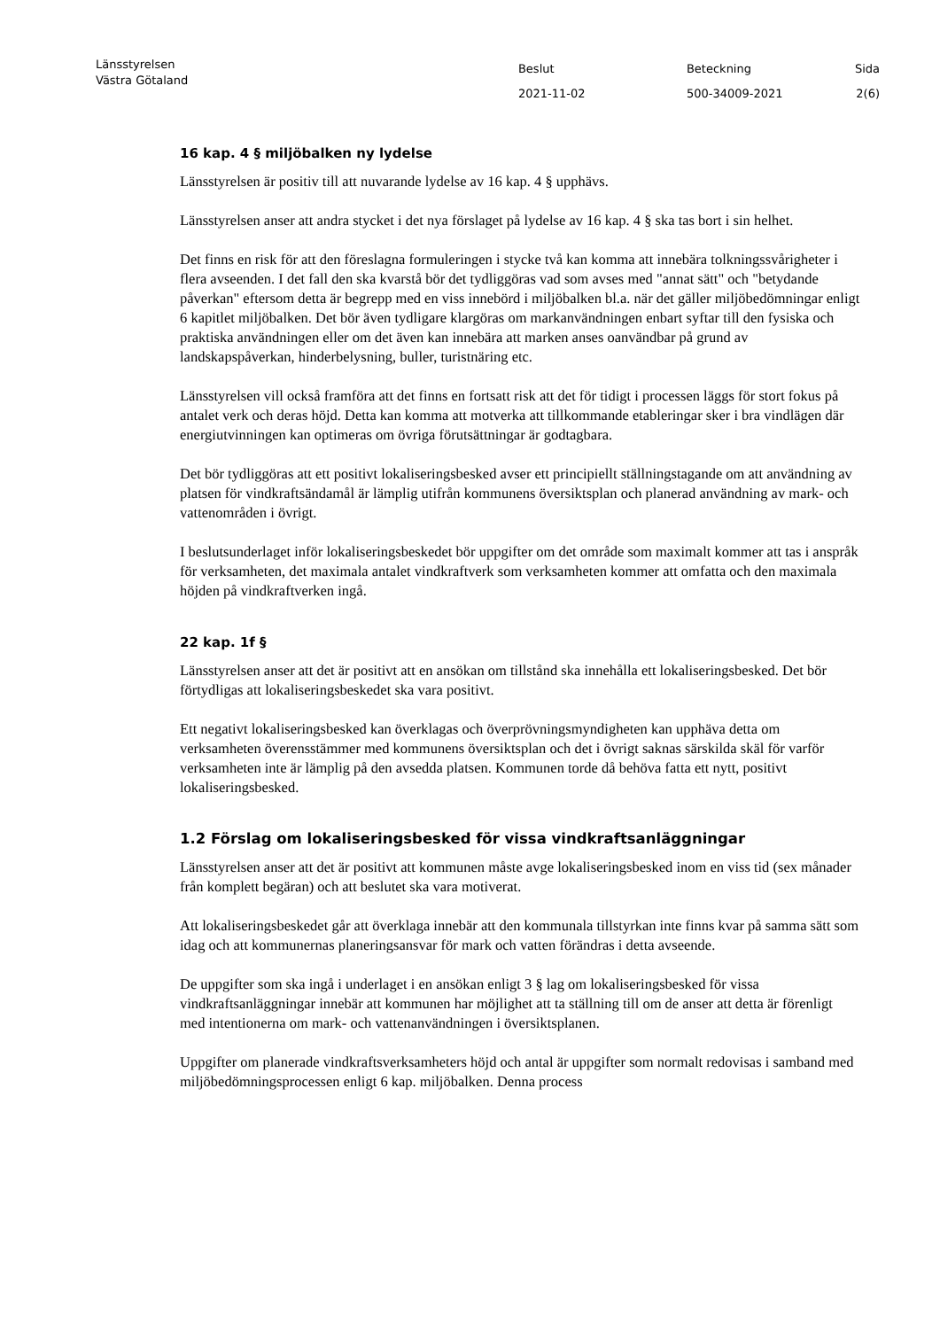Länsstyrelsen
Västra Götaland
Beslut
2021-11-02
Beteckning
500-34009-2021
Sida
2(6)
16 kap. 4 § miljöbalken ny lydelse
Länsstyrelsen är positiv till att nuvarande lydelse av 16 kap. 4 § upphävs.
Länsstyrelsen anser att andra stycket i det nya förslaget på lydelse av 16 kap. 4 § ska tas bort i sin helhet.
Det finns en risk för att den föreslagna formuleringen i stycke två kan komma att innebära tolkningssvårigheter i flera avseenden. I det fall den ska kvarstå bör det tydliggöras vad som avses med "annat sätt" och "betydande påverkan" eftersom detta är begrepp med en viss innebörd i miljöbalken bl.a. när det gäller miljöbedömningar enligt 6 kapitlet miljöbalken. Det bör även tydligare klargöras om markanvändningen enbart syftar till den fysiska och praktiska användningen eller om det även kan innebära att marken anses oanvändbar på grund av landskapspåverkan, hinderbelysning, buller, turistnäring etc.
Länsstyrelsen vill också framföra att det finns en fortsatt risk att det för tidigt i processen läggs för stort fokus på antalet verk och deras höjd. Detta kan komma att motverka att tillkommande etableringar sker i bra vindlägen där energiutvinningen kan optimeras om övriga förutsättningar är godtagbara.
Det bör tydliggöras att ett positivt lokaliseringsbesked avser ett principiellt ställningstagande om att användning av platsen för vindkraftsändamål är lämplig utifrån kommunens översiktsplan och planerad användning av mark- och vattenområden i övrigt.
I beslutsunderlaget inför lokaliseringsbeskedet bör uppgifter om det område som maximalt kommer att tas i anspråk för verksamheten, det maximala antalet vindkraftverk som verksamheten kommer att omfatta och den maximala höjden på vindkraftverken ingå.
22 kap. 1f §
Länsstyrelsen anser att det är positivt att en ansökan om tillstånd ska innehålla ett lokaliseringsbesked. Det bör förtydligas att lokaliseringsbeskedet ska vara positivt.
Ett negativt lokaliseringsbesked kan överklagas och överprövningsmyndigheten kan upphäva detta om verksamheten överensstämmer med kommunens översiktsplan och det i övrigt saknas särskilda skäl för varför verksamheten inte är lämplig på den avsedda platsen. Kommunen torde då behöva fatta ett nytt, positivt lokaliseringsbesked.
1.2 Förslag om lokaliseringsbesked för vissa vindkraftsanläggningar
Länsstyrelsen anser att det är positivt att kommunen måste avge lokaliseringsbesked inom en viss tid (sex månader från komplett begäran) och att beslutet ska vara motiverat.
Att lokaliseringsbeskedet går att överklaga innebär att den kommunala tillstyrkan inte finns kvar på samma sätt som idag och att kommunernas planeringsansvar för mark och vatten förändras i detta avseende.
De uppgifter som ska ingå i underlaget i en ansökan enligt 3 § lag om lokaliseringsbesked för vissa vindkraftsanläggningar innebär att kommunen har möjlighet att ta ställning till om de anser att detta är förenligt med intentionerna om mark- och vattenanvändningen i översiktsplanen.
Uppgifter om planerade vindkraftsverksamheters höjd och antal är uppgifter som normalt redovisas i samband med miljöbedömningsprocessen enligt 6 kap. miljöbalken. Denna process